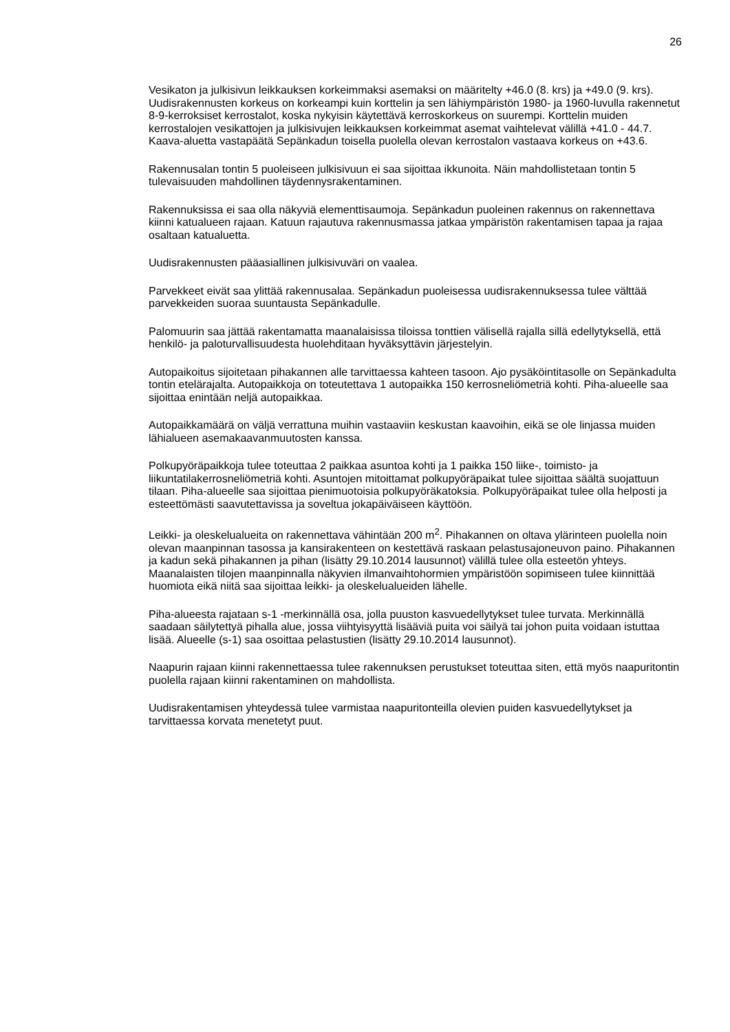26
Vesikaton ja julkisivun leikkauksen korkeimmaksi asemaksi on määritelty +46.0 (8. krs) ja +49.0 (9. krs). Uudisrakennusten korkeus on korkeampi kuin korttelin ja sen lähiympäristön 1980- ja 1960-luvulla rakennetut 8-9-kerroksiset kerrostalot, koska nykyisin käytettävä kerroskorkeus on suurempi. Korttelin muiden kerrostalojen vesikattojen ja julkisivujen leikkauksen korkeimmat asemat vaihtelevat välillä +41.0 - 44.7. Kaava-aluetta vastapäätä Sepänkadun toisella puolella olevan kerrostalon vastaava korkeus on +43.6.
Rakennusalan tontin 5 puoleiseen julkisivuun ei saa sijoittaa ikkunoita. Näin mahdollistetaan tontin 5 tulevaisuuden mahdollinen täydennysrakentaminen.
Rakennuksissa ei saa olla näkyviä elementtisaumoja. Sepänkadun puoleinen rakennus on rakennettava kiinni katualueen rajaan. Katuun rajautuva rakennusmassa jatkaa ympäristön rakentamisen tapaa ja rajaa osaltaan katualuetta.
Uudisrakennusten pääasiallinen julkisivuväri on vaalea.
Parvekkeet eivät saa ylittää rakennusalaa. Sepänkadun puoleisessa uudisrakennuksessa tulee välttää parvekkeiden suoraa suuntausta Sepänkadulle.
Palomuurin saa jättää rakentamatta maanalaisissa tiloissa tonttien välisellä rajalla sillä edellytyksellä, että henkilö- ja paloturvallisuudesta huolehditaan hyväksyttävin järjestelyin.
Autopaikoitus sijoitetaan pihakannen alle tarvittaessa kahteen tasoon. Ajo pysäköintitasolle on Sepänkadulta tontin etelärajalta. Autopaikkoja on toteutettava 1 autopaikka 150 kerrosneliömetriä kohti. Piha-alueelle saa sijoittaa enintään neljä autopaikkaa.
Autopaikkamäärä on väljä verrattuna muihin vastaaviin keskustan kaavoihin, eikä se ole linjassa muiden lähialueen asemakaavanmuutosten kanssa.
Polkupyöräpaikkoja tulee toteuttaa 2 paikkaa asuntoa kohti ja 1 paikka 150 liike-, toimisto- ja liikuntatilakerrosneliömetriä kohti. Asuntojen mitoittamat polkupyöräpaikat tulee sijoittaa säältä suojattuun tilaan. Piha-alueelle saa sijoittaa pienimuotoisia polkupyöräkatoksia. Polkupyöräpaikat tulee olla helposti ja esteettömästi saavutettavissa ja soveltua jokapäiväiseen käyttöön.
Leikki- ja oleskelualueita on rakennettava vähintään 200 m<sup>2</sup>. Pihakannen on oltava ylärinteen puolella noin olevan maanpinnan tasossa ja kansirakenteen on kestettävä raskaan pelastusajoneuvon paino. Pihakannen ja kadun sekä pihakannen ja pihan (lisätty 29.10.2014 lausunnot) välillä tulee olla esteetön yhteys. Maanalaisten tilojen maanpinnalla näkyvien ilmanvaihtohormien ympäristöön sopimiseen tulee kiinnittää huomiota eikä niitä saa sijoittaa leikki- ja oleskelualueiden lähelle.
Piha-alueesta rajataan s-1 -merkinnällä osa, jolla puuston kasvuedellytykset tulee turvata. Merkinnällä saadaan säilytettyä pihalla alue, jossa viihtyisyyttä lisääviä puita voi säilyä tai johon puita voidaan istuttaa lisää. Alueelle (s-1) saa osoittaa pelastustien (lisätty 29.10.2014 lausunnot).
Naapurin rajaan kiinni rakennettaessa tulee rakennuksen perustukset toteuttaa siten, että myös naapuritontin puolella rajaan kiinni rakentaminen on mahdollista.
Uudisrakentamisen yhteydessä tulee varmistaa naapuritonteilla olevien puiden kasvuedellytykset ja tarvittaessa korvata menetetyt puut.